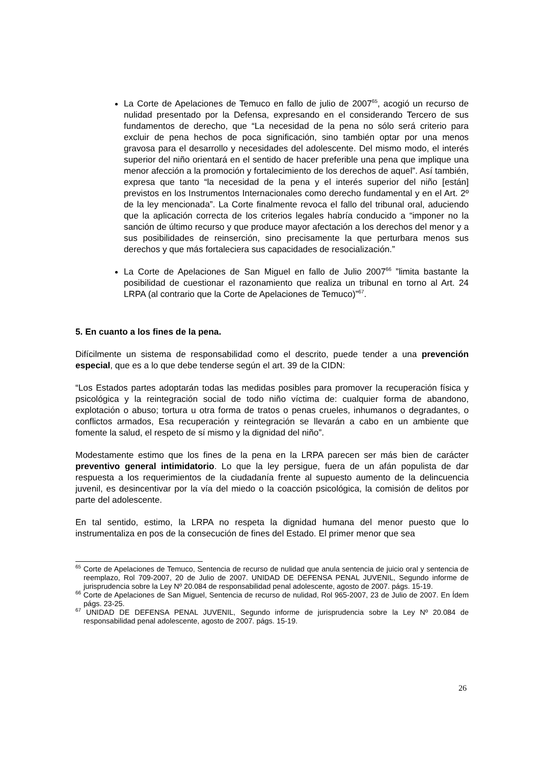La Corte de Apelaciones de Temuco en fallo de julio de 2007<sup>65</sup>, acogió un recurso de nulidad presentado por la Defensa, expresando en el considerando Tercero de sus fundamentos de derecho, que “La necesidad de la pena no sólo será criterio para excluir de pena hechos de poca significación, sino también optar por una menos gravosa para el desarrollo y necesidades del adolescente. Del mismo modo, el interés superior del niño orientará en el sentido de hacer preferible una pena que implique una menor afección a la promoción y fortalecimiento de los derechos de aquel”. Así también, expresa que tanto “la necesidad de la pena y el interés superior del niño [están] previstos en los Instrumentos Internacionales como derecho fundamental y en el Art. 2º de la ley mencionada”. La Corte finalmente revoca el fallo del tribunal oral, aduciendo que la aplicación correcta de los criterios legales habría conducido a “imponer no la sanción de último recurso y que produce mayor afectación a los derechos del menor y a sus posibilidades de reinserción, sino precisamente la que perturbara menos sus derechos y que más fortaleciera sus capacidades de resocialización.”
La Corte de Apelaciones de San Miguel en fallo de Julio 2007<sup>66</sup> ”limita bastante la posibilidad de cuestionar el razonamiento que realiza un tribunal en torno al Art. 24 LRPA (al contrario que la Corte de Apelaciones de Temuco)”<sup>67</sup>.
5. En cuanto a los fines de la pena.
Difícilmente un sistema de responsabilidad como el descrito, puede tender a una prevención especial, que es a lo que debe tenderse según el art. 39 de la CIDN:
“Los Estados partes adoptarán todas las medidas posibles para promover la recuperación física y psicológica y la reintegración social de todo niño víctima de: cualquier forma de abandono, explotación o abuso; tortura u otra forma de tratos o penas crueles, inhumanos o degradantes, o conflictos armados, Esa recuperación y reintegración se llevarán a cabo en un ambiente que fomente la salud, el respeto de sí mismo y la dignidad del niño”.
Modestamente estimo que los fines de la pena en la LRPA parecen ser más bien de carácter preventivo general intimidatorio. Lo que la ley persigue, fuera de un afán populista de dar respuesta a los requerimientos de la ciudadanía frente al supuesto aumento de la delincuencia juvenil, es desincentivar por la vía del miedo o la coacción psicológica, la comisión de delitos por parte del adolescente.
En tal sentido, estimo, la LRPA no respeta la dignidad humana del menor puesto que lo instrumentaliza en pos de la consecución de fines del Estado. El primer menor que sea
<sup>65</sup> Corte de Apelaciones de Temuco, Sentencia de recurso de nulidad que anula sentencia de juicio oral y sentencia de reemplazo, Rol 709-2007, 20 de Julio de 2007. UNIDAD DE DEFENSA PENAL JUVENIL, Segundo informe de jurisprudencia sobre la Ley Nº 20.084 de responsabilidad penal adolescente, agosto de 2007. págs. 15-19.
<sup>66</sup> Corte de Apelaciones de San Miguel, Sentencia de recurso de nulidad, Rol 965-2007, 23 de Julio de 2007. En Ídem págs. 23-25.
<sup>67</sup> UNIDAD DE DEFENSA PENAL JUVENIL, Segundo informe de jurisprudencia sobre la Ley Nº 20.084 de responsabilidad penal adolescente, agosto de 2007. págs. 15-19.
26